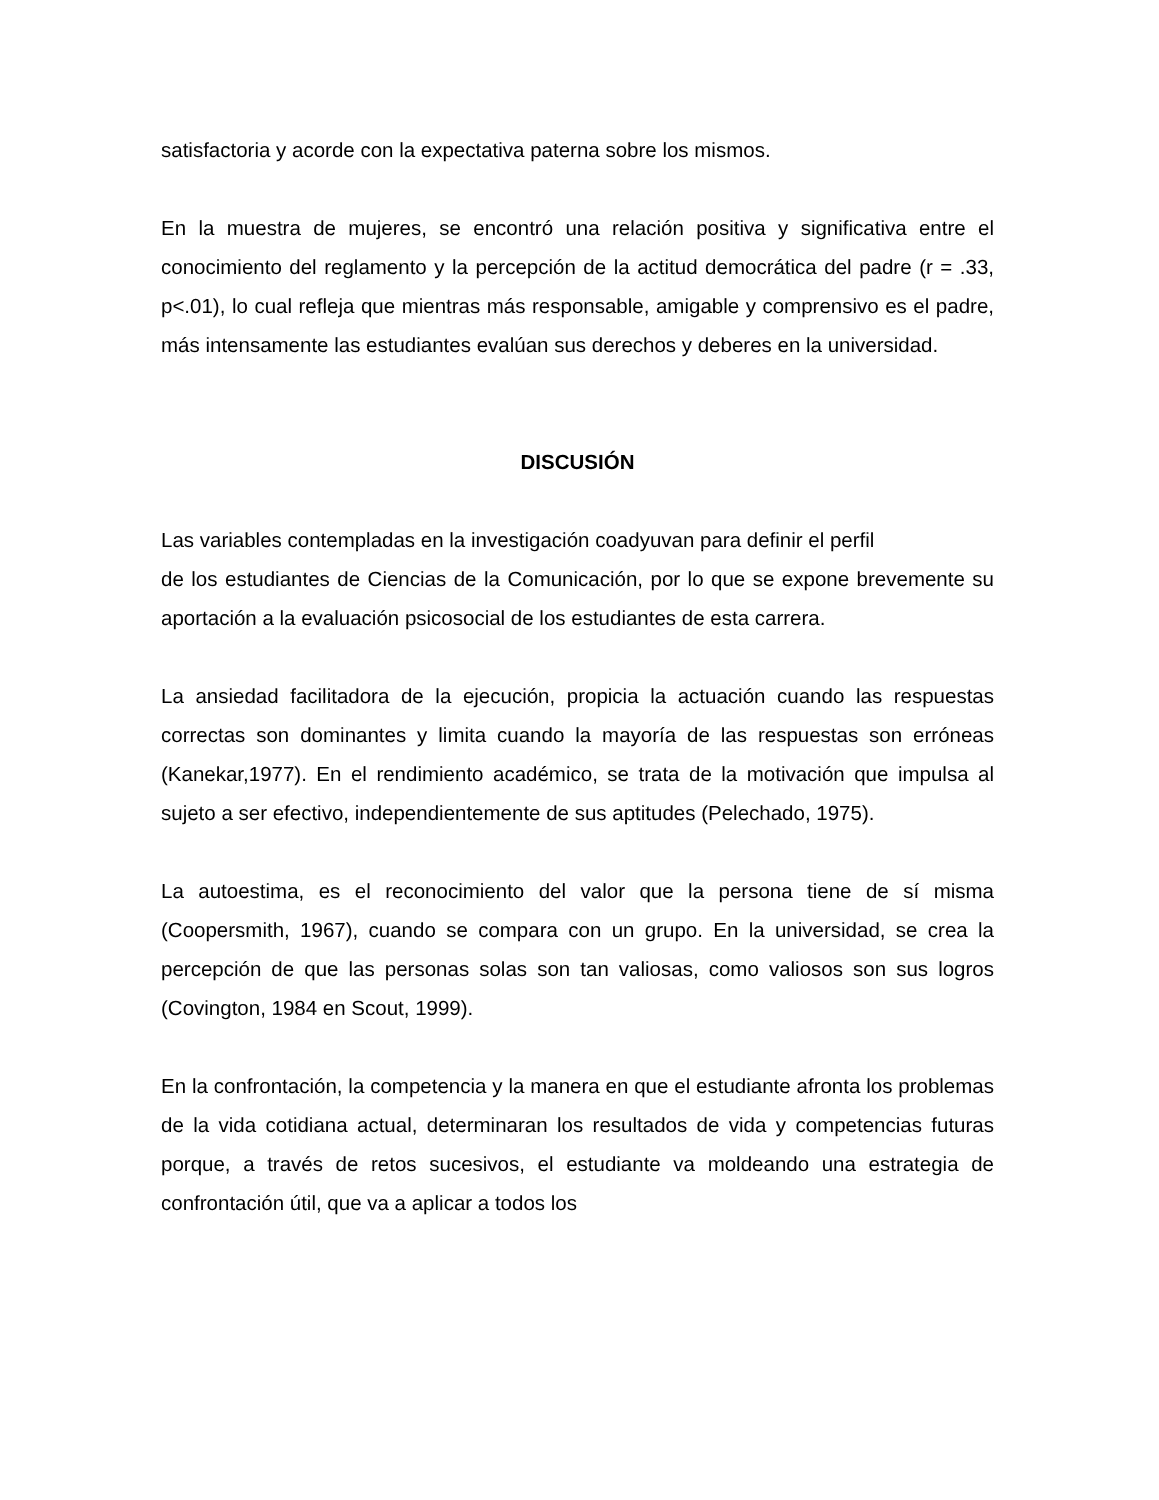satisfactoria y acorde con la expectativa paterna sobre los mismos.
En la muestra de mujeres, se encontró una relación positiva y significativa entre el conocimiento del reglamento y la percepción de la actitud democrática del padre (r = .33, p<.01), lo cual refleja que mientras más responsable, amigable y comprensivo es el padre, más intensamente las estudiantes evalúan sus derechos y deberes en la universidad.
DISCUSIÓN
Las variables contempladas en la investigación coadyuvan para definir el perfil
de los estudiantes de Ciencias de la Comunicación, por lo que se expone brevemente su aportación a la evaluación psicosocial de los estudiantes de esta carrera.
La ansiedad facilitadora de la ejecución, propicia la actuación cuando las respuestas correctas son dominantes y limita cuando la mayoría de las respuestas son erróneas (Kanekar,1977). En el rendimiento académico, se trata de la motivación que impulsa al sujeto a ser efectivo, independientemente de sus aptitudes (Pelechado, 1975).
La autoestima, es el reconocimiento del valor que la persona tiene de sí misma (Coopersmith, 1967), cuando se compara con un grupo. En la universidad, se crea la percepción de que las personas solas son tan valiosas, como valiosos son sus logros (Covington, 1984 en Scout, 1999).
En la confrontación, la competencia y la manera en que el estudiante afronta los problemas de la vida cotidiana actual, determinaran los resultados de vida y competencias futuras porque, a través de retos sucesivos, el estudiante va moldeando una estrategia de confrontación útil, que va a aplicar a todos los